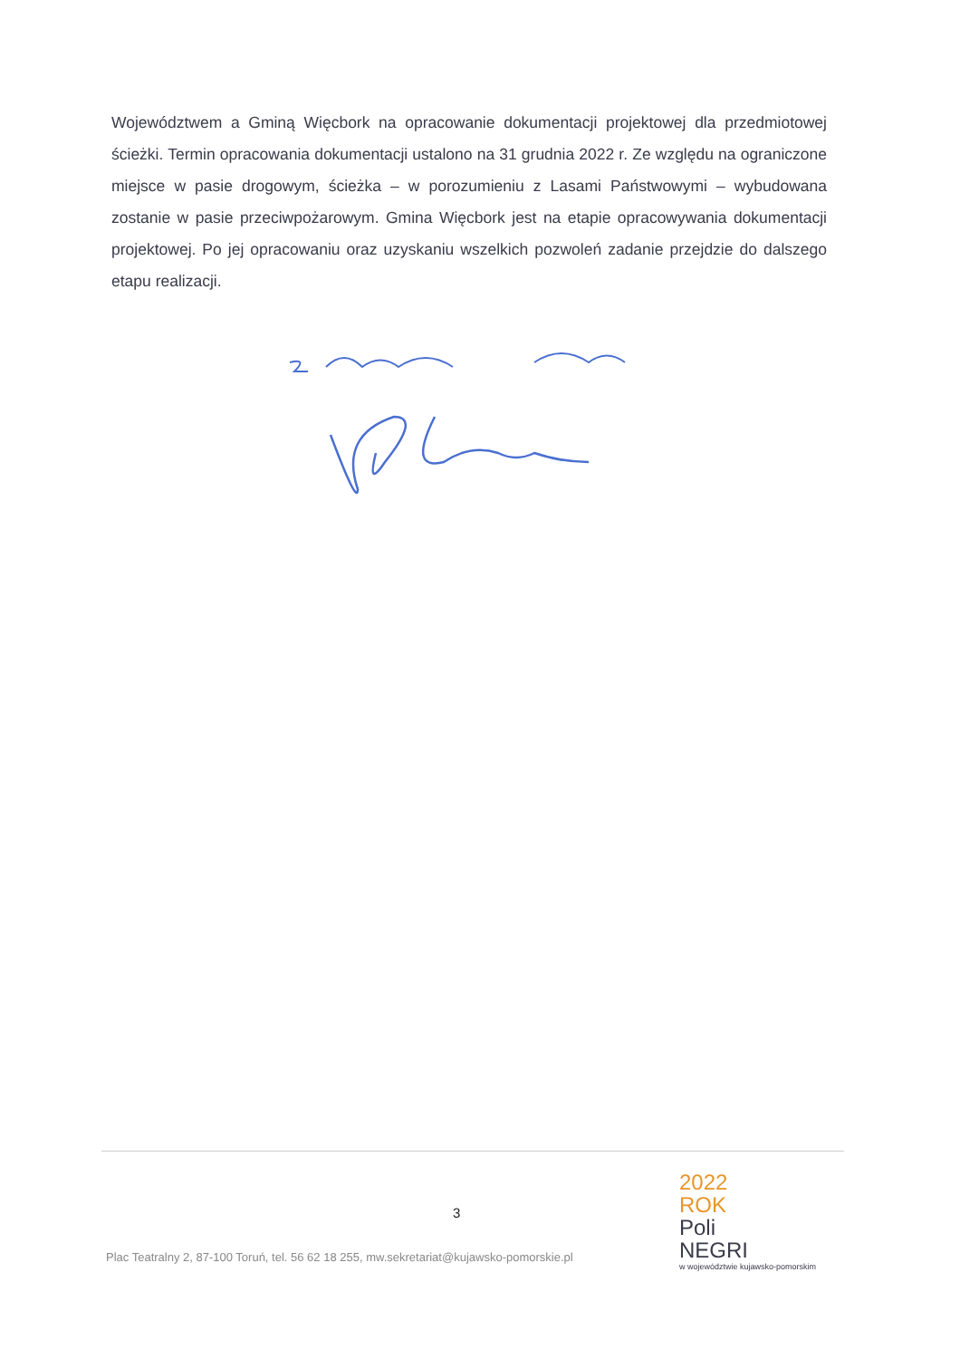Województwem a Gminą Więcbork na opracowanie dokumentacji projektowej dla przedmiotowej ścieżki. Termin opracowania dokumentacji ustalono na 31 grudnia 2022 r. Ze względu na ograniczone miejsce w pasie drogowym, ścieżka – w porozumieniu z Lasami Państwowymi – wybudowana zostanie w pasie przeciwpożarowym. Gmina Więcbork jest na etapie opracowywania dokumentacji projektowej. Po jej opracowaniu oraz uzyskaniu wszelkich pozwoleń zadanie przejdzie do dalszego etapu realizacji.
3
Plac Teatralny 2, 87-100 Toruń, tel. 56 62 18 255, mw.sekretariat@kujawsko-pomorskie.pl
2022
ROK
Poli
NEGRI
w województwie kujawsko-pomorskim